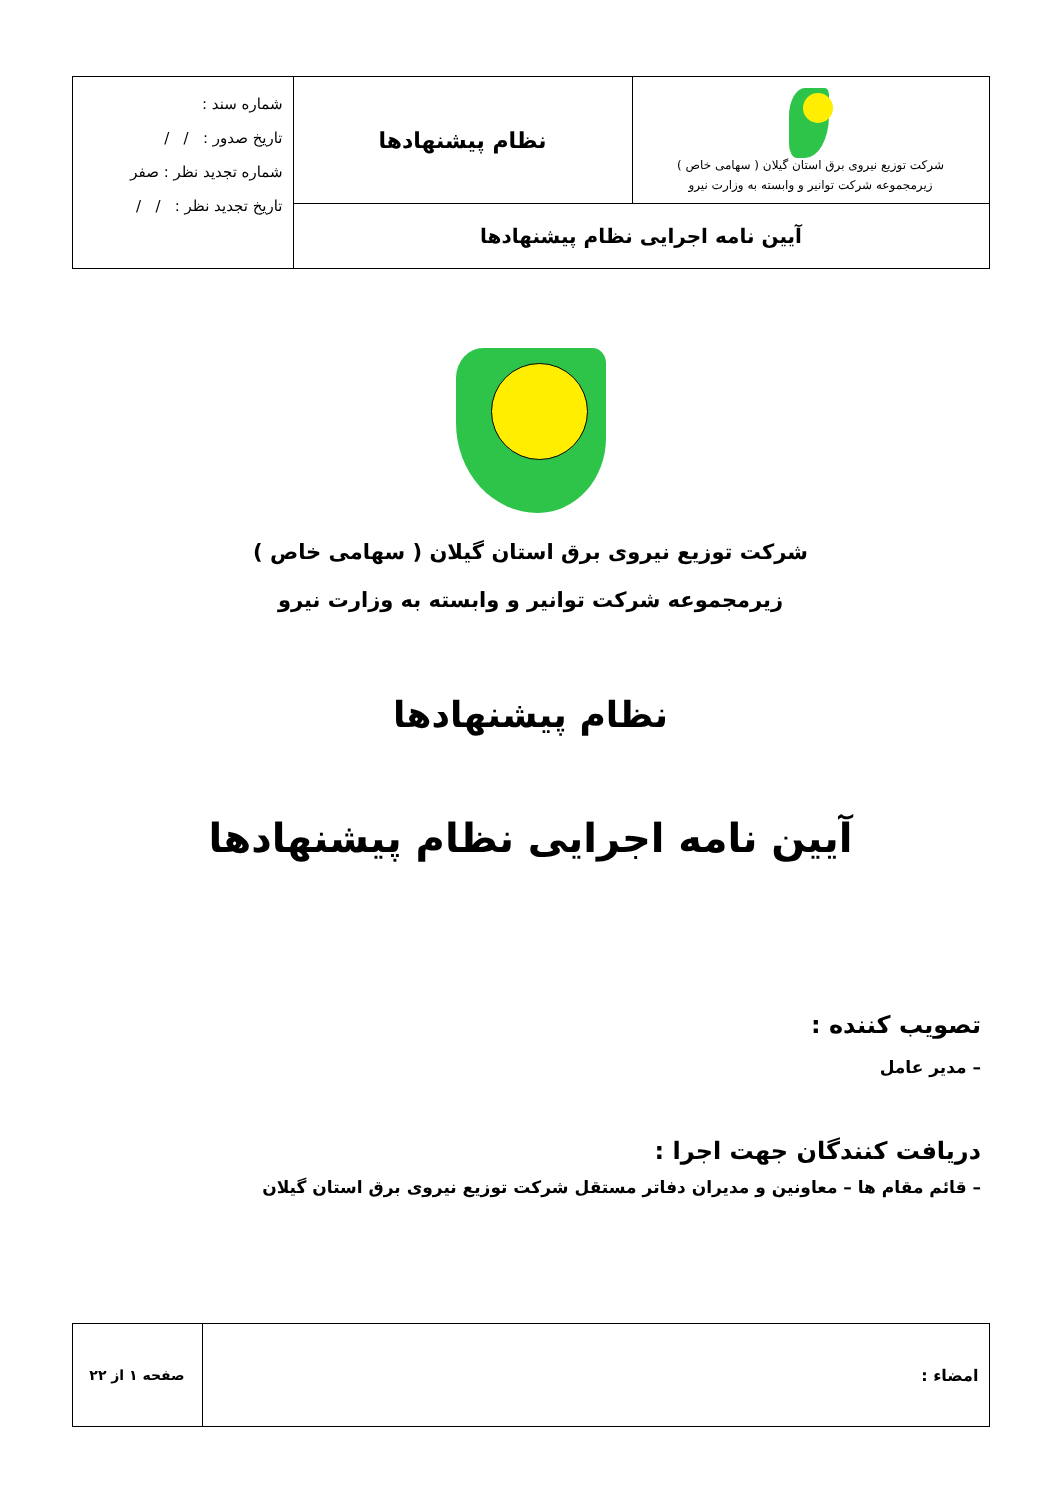| شرکت توزیع نیروی برق استان گیلان ( سهامی خاص ) زیرمجموعه شرکت توانیر و وابسته به وزارت نیرو | نظام پیشنهادها | شماره سند : تاریخ صدور : / / شماره تجدید نظر : صفر تاریخ تجدید نظر : / / |
| آیین نامه اجرایی نظام پیشنهادها | | |
شرکت توزیع نیروی برق استان گیلان ( سهامی خاص )
زیرمجموعه شرکت توانیر و وابسته به وزارت نیرو
نظام پیشنهادها
آیین نامه اجرایی نظام پیشنهادها
تصویب کننده :
– مدیر عامل
دریافت کنندگان جهت اجرا :
– قائم مقام ها – معاونین و مدیران دفاتر مستقل شرکت توزیع نیروی برق استان گیلان
| امضاء : | صفحه ۱ از ۲۲ |